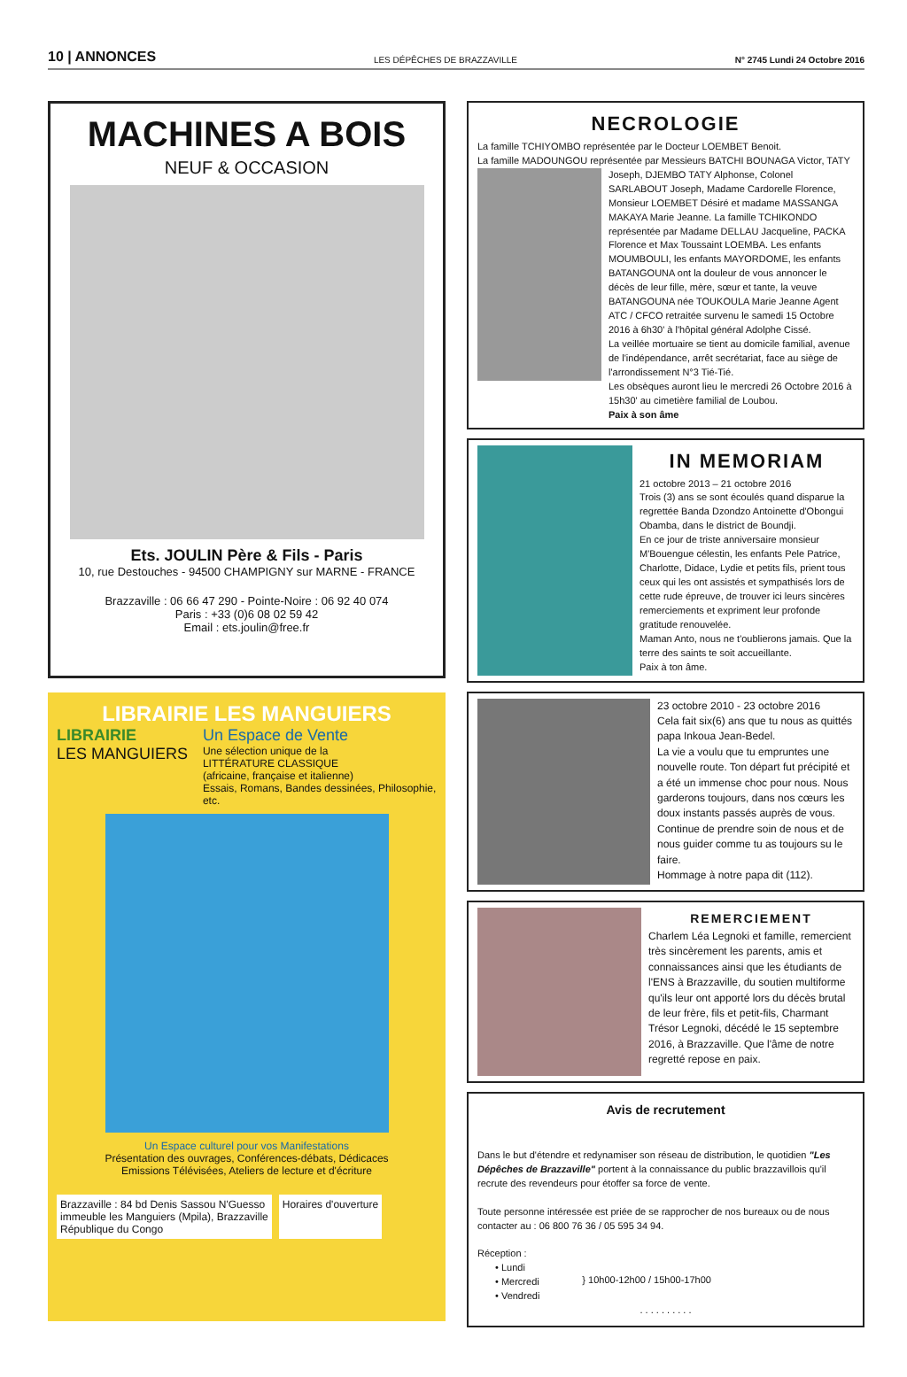10 | ANNONCES LES DÉPÊCHES DE BRAZZAVILLE N° 2745 Lundi 24 Octobre 2016
MACHINES A BOIS
NEUF & OCCASION
Ets. JOULIN Père & Fils - Paris
10, rue Destouches - 94500 CHAMPIGNY sur MARNE - FRANCE
Brazzaville : 06 66 47 290 - Pointe-Noire : 06 92 40 074
Paris : +33 (0)6 08 02 59 42
Email : ets.joulin@free.fr
LIBRAIRIE LES MANGUIERS
LIBRAIRIE
LES MANGUIERS
Un Espace de Vente
Une sélection unique de la
LITTÉRATURE CLASSIQUE
(africaine, française et italienne)
Essais, Romans, Bandes dessinées, Philosophie, etc.
Un Espace culturel pour vos Manifestations
Présentation des ouvrages, Conférences-débats, Dédicaces
Emissions Télévisées, Ateliers de lecture et d'écriture
Brazzaville : 84 bd Denis Sassou N'Guesso
immeuble les Manguiers (Mpila), Brazzaville
République du Congo
Horaires d'ouverture
NECROLOGIE
La famille TCHIYOMBO représentée par le Docteur LOEMBET Benoit.
La famille MADOUNGOU représentée par Messieurs BATCHI BOUNAGA Victor, TATY
Joseph, DJEMBO TATY Alphonse, Colonel SARLABOUT Joseph, Madame Cardorelle Florence, Monsieur LOEMBET Désiré et madame MASSANGA MAKAYA Marie Jeanne. La famille TCHIKONDO représentée par Madame DELLAU Jacqueline, PACKA Florence et Max Toussaint LOEMBA. Les enfants MOUMBOULI, les enfants MAYORDOME, les enfants BATANGOUNA ont la douleur de vous annoncer le décès de leur fille, mère, sœur et tante, la veuve BATANGOUNA née TOUKOULA Marie Jeanne Agent ATC / CFCO retraitée survenu le samedi 15 Octobre 2016 à 6h30' à l'hôpital général Adolphe Cissé.
La veillée mortuaire se tient au domicile familial, avenue de l'indépendance, arrêt secrétariat, face au siège de l'arrondissement N°3 Tié-Tié.
Les obsèques auront lieu le mercredi 26 Octobre 2016 à 15h30' au cimetière familial de Loubou.
Paix à son âme
IN MEMORIAM
21 octobre 2013 – 21 octobre 2016
Trois (3) ans se sont écoulés quand disparue la regrettée Banda Dzondzo Antoinette d'Obongui Obamba, dans le district de Boundji.
En ce jour de triste anniversaire monsieur M'Bouengue célestin, les enfants Pele Patrice, Charlotte, Didace, Lydie et petits fils, prient tous ceux qui les ont assistés et sympathisés lors de cette rude épreuve, de trouver ici leurs sincères remerciements et expriment leur profonde gratitude renouvelée.
Maman Anto, nous ne t'oublierons jamais. Que la terre des saints te soit accueillante.
Paix à ton âme.
23 octobre 2010 - 23 octobre 2016
Cela fait six(6) ans que tu nous as quittés papa Inkoua Jean-Bedel.
La vie a voulu que tu empruntes une nouvelle route. Ton départ fut précipité et a été un immense choc pour nous. Nous garderons toujours, dans nos cœurs les doux instants passés auprès de vous. Continue de prendre soin de nous et de nous guider comme tu as toujours su le faire.
Hommage à notre papa dit (112).
REMERCIEMENT
Charlem Léa Legnoki et famille, remercient très sincèrement les parents, amis et connaissances ainsi que les étudiants de l'ENS à Brazzaville, du soutien multiforme qu'ils leur ont apporté lors du décès brutal de leur frère, fils et petit-fils, Charmant Trésor Legnoki, décédé le 15 septembre 2016, à Brazzaville. Que l'âme de notre regretté repose en paix.
Avis de recrutement
Dans le but d'étendre et redynamiser son réseau de distribution, le quotidien "Les Dépêches de Brazzaville" portent à la connaissance du public brazzavillois qu'il recrute des revendeurs pour étoffer sa force de vente.
Toute personne intéressée est priée de se rapprocher de nos bureaux ou de nous contacter au : 06 800 76 36 / 05 595 34 94.
Réception :
• Lundi
• Mercredi
• Vendredi
} 10h00-12h00 / 15h00-17h00
. . . . . . . . . .